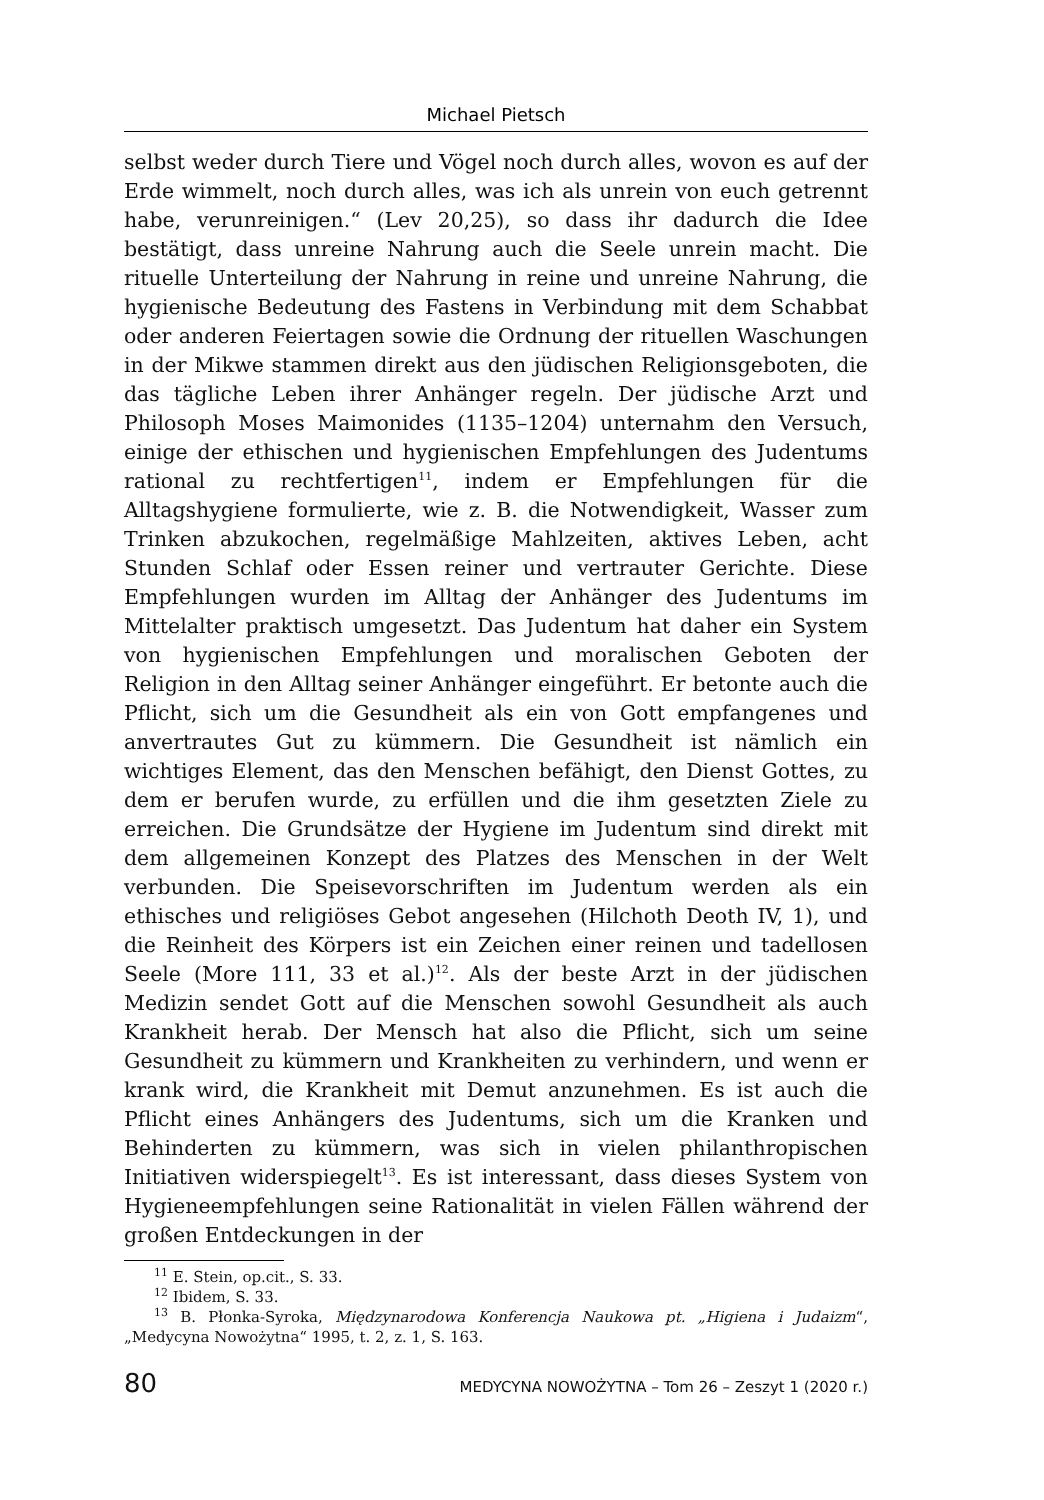Michael Pietsch
selbst weder durch Tiere und Vögel noch durch alles, wovon es auf der Erde wimmelt, noch durch alles, was ich als unrein von euch getrennt habe, verunreinigen.“ (Lev 20,25), so dass ihr dadurch die Idee bestätigt, dass unreine Nahrung auch die Seele unrein macht. Die rituelle Unterteilung der Nahrung in reine und unreine Nahrung, die hygienische Bedeutung des Fastens in Verbindung mit dem Schabbat oder anderen Feiertagen sowie die Ordnung der rituellen Waschungen in der Mikwe stammen direkt aus den jüdischen Religionsgeboten, die das tägliche Leben ihrer Anhänger regeln. Der jüdische Arzt und Philosoph Moses Maimonides (1135–1204) unternahm den Versuch, einige der ethischen und hygienischen Empfehlungen des Judentums rational zu rechtfertigen<sup>11</sup>, indem er Empfehlungen für die Alltagshygiene formulierte, wie z. B. die Notwendigkeit, Wasser zum Trinken abzukochen, regelmäßige Mahlzeiten, aktives Leben, acht Stunden Schlaf oder Essen reiner und vertrauter Gerichte. Diese Empfehlungen wurden im Alltag der Anhänger des Judentums im Mittelalter praktisch umgesetzt. Das Judentum hat daher ein System von hygienischen Empfehlungen und moralischen Geboten der Religion in den Alltag seiner Anhänger eingeführt. Er betonte auch die Pflicht, sich um die Gesundheit als ein von Gott empfangenes und anvertrautes Gut zu kümmern. Die Gesundheit ist nämlich ein wichtiges Element, das den Menschen befähigt, den Dienst Gottes, zu dem er berufen wurde, zu erfüllen und die ihm gesetzten Ziele zu erreichen. Die Grundsätze der Hygiene im Judentum sind direkt mit dem allgemeinen Konzept des Platzes des Menschen in der Welt verbunden. Die Speisevorschriften im Judentum werden als ein ethisches und religiöses Gebot angesehen (Hilchoth Deoth IV, 1), und die Reinheit des Körpers ist ein Zeichen einer reinen und tadellosen Seele (More 111, 33 et al.)<sup>12</sup>. Als der beste Arzt in der jüdischen Medizin sendet Gott auf die Menschen sowohl Gesundheit als auch Krankheit herab. Der Mensch hat also die Pflicht, sich um seine Gesundheit zu kümmern und Krankheiten zu verhindern, und wenn er krank wird, die Krankheit mit Demut anzunehmen. Es ist auch die Pflicht eines Anhängers des Judentums, sich um die Kranken und Behinderten zu kümmern, was sich in vielen philanthropischen Initiativen widerspiegelt<sup>13</sup>. Es ist interessant, dass dieses System von Hygieneempfehlungen seine Rationalität in vielen Fällen während der großen Entdeckungen in der
<sup>11</sup> E. Stein, op.cit., S. 33.
<sup>12</sup> Ibidem, S. 33.
<sup>13</sup> B. Płonka-Syroka, Międzynarodowa Konferencja Naukowa pt. „Higiena i Judaizm“, „Medycyna Nowożytna“ 1995, t. 2, z. 1, S. 163.
80 MEDYCYNA NOWOŻYTNA – Tom 26 – Zeszyt 1 (2020 r.)